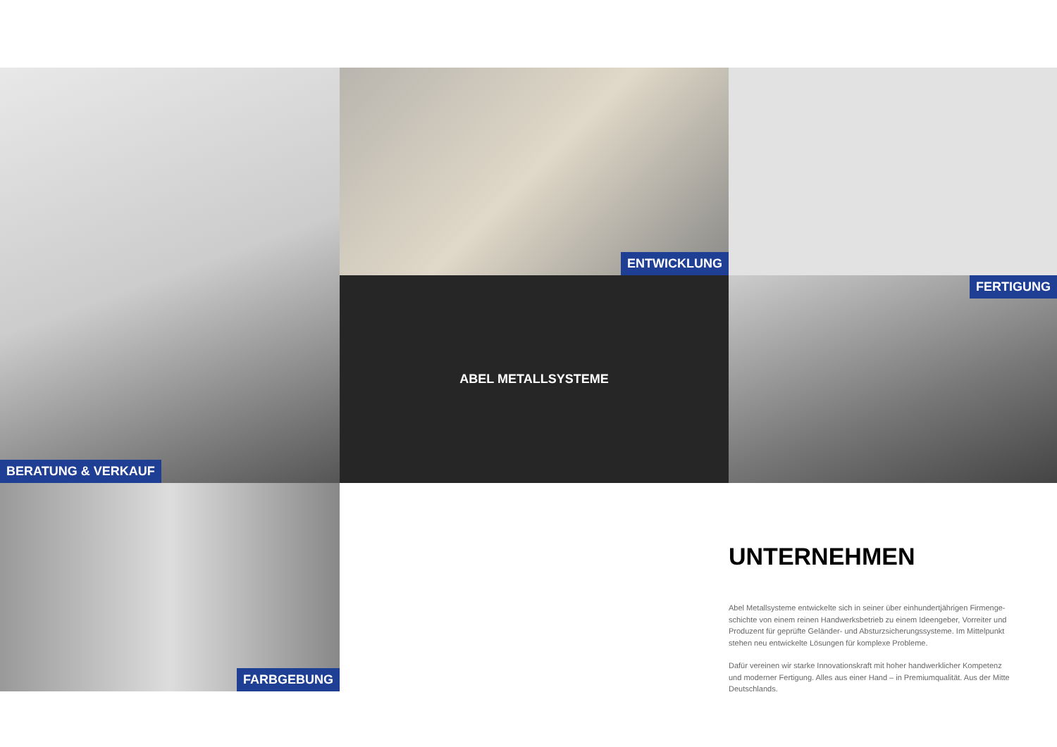ENTWICKLUNG
BERATUNG & VERKAUF
ABEL METALLSYSTEME
FERTIGUNG
FARBGEBUNG
UNTERNEHMEN
Abel Metallsysteme entwickelte sich in seiner über einhundertjährigen Firmenge-schichte von einem reinen Handwerksbetrieb zu einem Ideengeber, Vorreiter und Produzent für geprüfte Geländer- und Absturzsicherungssysteme. Im Mittelpunkt stehen neu entwickelte Lösungen für komplexe Probleme.
Dafür vereinen wir starke Innovationskraft mit hoher handwerklicher Kompetenz und moderner Fertigung. Alles aus einer Hand – in Premiumqualität. Aus der Mitte Deutschlands.